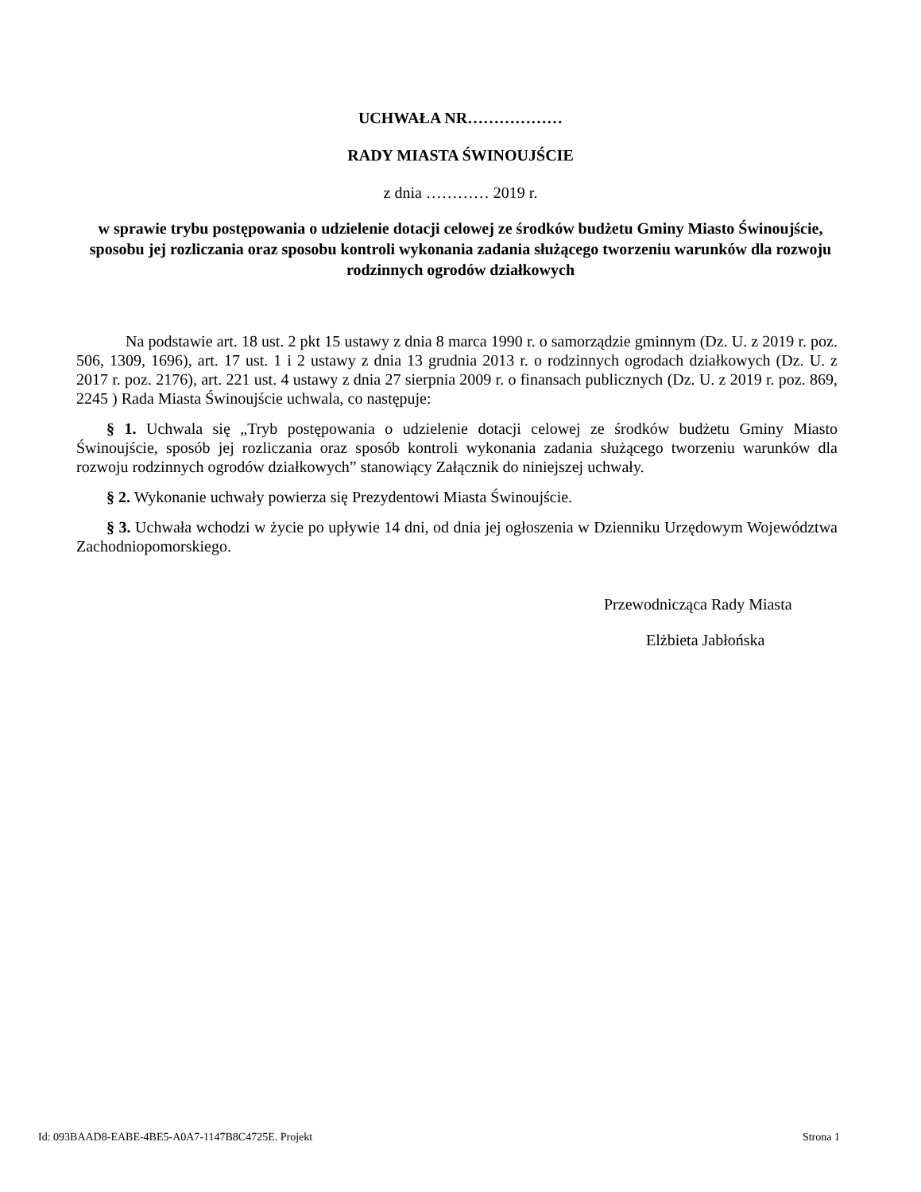UCHWAŁA NR………………
RADY MIASTA ŚWINOUJŚCIE
z dnia ………… 2019 r.
w sprawie trybu postępowania o udzielenie dotacji celowej ze środków budżetu Gminy Miasto Świnoujście, sposobu jej rozliczania oraz sposobu kontroli wykonania zadania służącego tworzeniu warunków dla rozwoju rodzinnych ogrodów działkowych
Na podstawie art. 18 ust. 2 pkt 15 ustawy z dnia 8 marca 1990 r. o samorządzie gminnym (Dz. U. z 2019 r. poz. 506, 1309, 1696), art. 17 ust. 1 i 2 ustawy z dnia 13 grudnia 2013 r. o rodzinnych ogrodach działkowych (Dz. U. z 2017 r. poz. 2176), art. 221 ust. 4 ustawy z dnia 27 sierpnia 2009 r. o finansach publicznych (Dz. U. z 2019 r. poz. 869, 2245 ) Rada Miasta Świnoujście uchwala, co następuje:
§ 1. Uchwala się „Tryb postępowania o udzielenie dotacji celowej ze środków budżetu Gminy Miasto Świnoujście, sposób jej rozliczania oraz sposób kontroli wykonania zadania służącego tworzeniu warunków dla rozwoju rodzinnych ogrodów działkowych” stanowiący Załącznik do niniejszej uchwały.
§ 2. Wykonanie uchwały powierza się Prezydentowi Miasta Świnoujście.
§ 3. Uchwała wchodzi w życie po upływie 14 dni, od dnia jej ogłoszenia w Dzienniku Urzędowym Województwa Zachodniopomorskiego.
Przewodnicząca Rady Miasta
Elżbieta Jabłońska
Id: 093BAAD8-EABE-4BE5-A0A7-1147B8C4725E. Projekt Strona 1